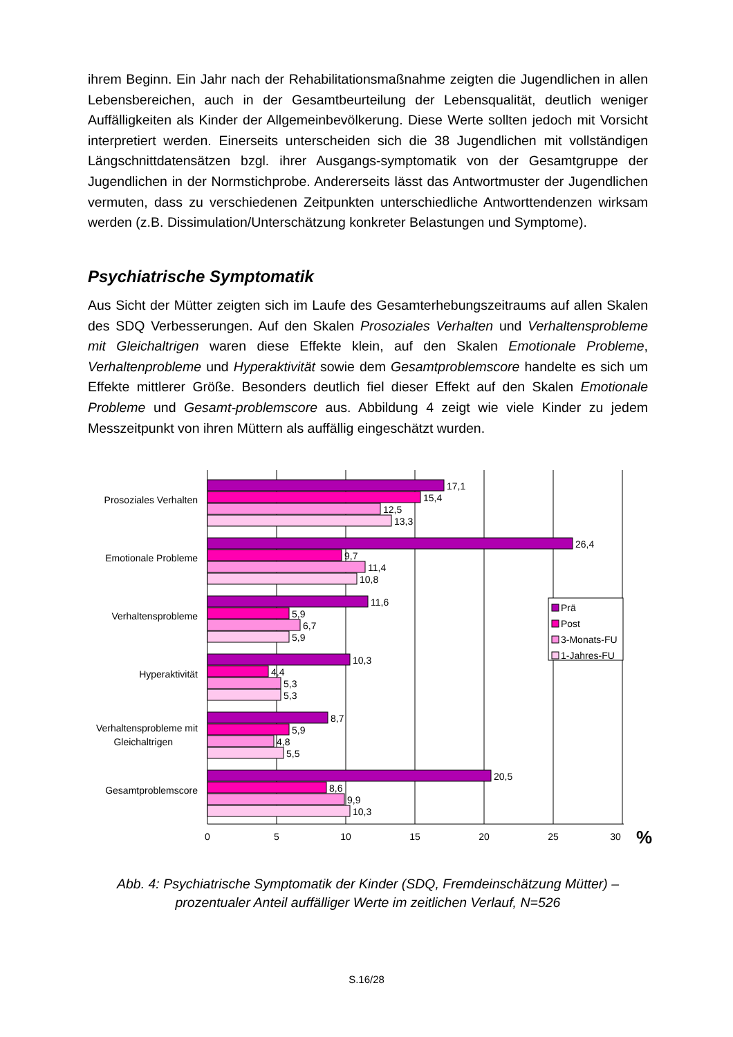ihrem Beginn. Ein Jahr nach der Rehabilitationsmaßnahme zeigten die Jugendlichen in allen Lebensbereichen, auch in der Gesamtbeurteilung der Lebensqualität, deutlich weniger Auffälligkeiten als Kinder der Allgemeinbevölkerung. Diese Werte sollten jedoch mit Vorsicht interpretiert werden. Einerseits unterscheiden sich die 38 Jugendlichen mit vollständigen Längschnittdatensätzen bzgl. ihrer Ausgangs-symptomatik von der Gesamtgruppe der Jugendlichen in der Normstichprobe. Andererseits lässt das Antwortmuster der Jugendlichen vermuten, dass zu verschiedenen Zeitpunkten unterschiedliche Antworttendenzen wirksam werden (z.B. Dissimulation/Unterschätzung konkreter Belastungen und Symptome).
Psychiatrische Symptomatik
Aus Sicht der Mütter zeigten sich im Laufe des Gesamterhebungszeitraums auf allen Skalen des SDQ Verbesserungen. Auf den Skalen Prosoziales Verhalten und Verhaltensprobleme mit Gleichaltrigen waren diese Effekte klein, auf den Skalen Emotionale Probleme, Verhaltenprobleme und Hyperaktivität sowie dem Gesamtproblemscore handelte es sich um Effekte mittlerer Größe. Besonders deutlich fiel dieser Effekt auf den Skalen Emotionale Probleme und Gesamt-problemscore aus. Abbildung 4 zeigt wie viele Kinder zu jedem Messzeitpunkt von ihren Müttern als auffällig eingeschätzt wurden.
Prosoziales Verhalten
Emotionale Probleme
Verhaltensprobleme
Hyperaktivität
Verhaltensprobleme mit
Gleichaltrigen
Gesamtproblemscore
17,1
15,4
12,5
13,3
26,4
9,7
11,4
10,8
11,6
5,9
6,7
5,9
10,3
4,4
5,3
5,3
8,7
5,9
4,8
5,5
20,5
8,6
9,9
10,3
0
5
10
15
20
25
30
%
Prä
Post
3-Monats-FU
1-Jahres-FU
Abb. 4: Psychiatrische Symptomatik der Kinder (SDQ, Fremdeinschätzung Mütter) –
prozentualer Anteil auffälliger Werte im zeitlichen Verlauf, N=526
S.16/28